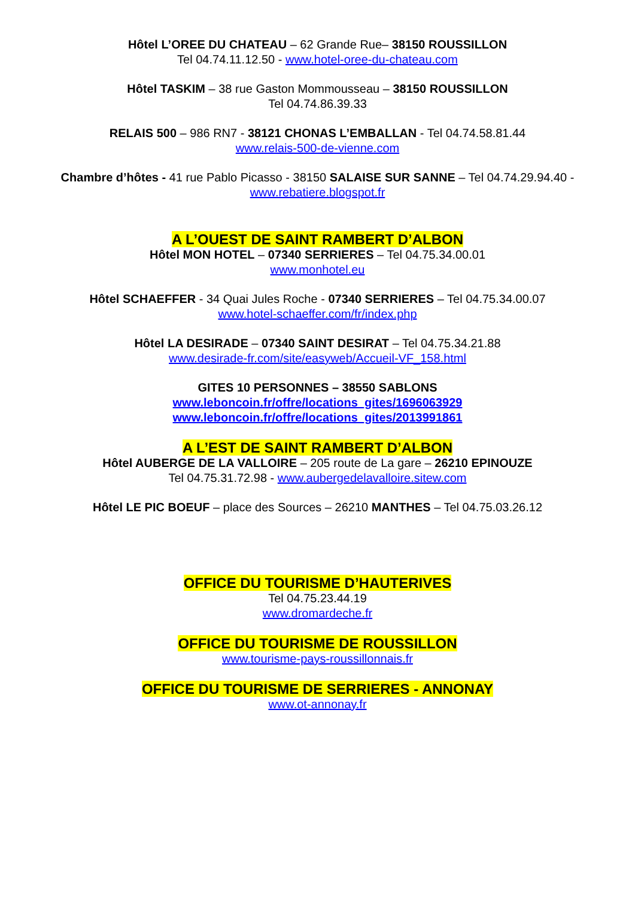Hôtel L’OREE DU CHATEAU – 62 Grande Rue– 38150 ROUSSILLON
Tel 04.74.11.12.50 - www.hotel-oree-du-chateau.com
Hôtel TASKIM – 38 rue Gaston Mommousseau – 38150 ROUSSILLON
Tel 04.74.86.39.33
RELAIS 500 – 986 RN7 - 38121 CHONAS L’EMBALLAN - Tel 04.74.58.81.44
www.relais-500-de-vienne.com
Chambre d’hôtes - 41 rue Pablo Picasso - 38150 SALAISE SUR SANNE – Tel 04.74.29.94.40 -
www.rebatiere.blogspot.fr
A L’OUEST DE SAINT RAMBERT D’ALBON
Hôtel MON HOTEL – 07340 SERRIERES – Tel 04.75.34.00.01
www.monhotel.eu
Hôtel SCHAEFFER - 34 Quai Jules Roche - 07340 SERRIERES – Tel 04.75.34.00.07
www.hotel-schaeffer.com/fr/index.php
Hôtel LA DESIRADE – 07340 SAINT DESIRAT – Tel 04.75.34.21.88
www.desirade-fr.com/site/easyweb/Accueil-VF_158.html
GITES 10 PERSONNES – 38550 SABLONS
www.leboncoin.fr/offre/locations_gites/1696063929
www.leboncoin.fr/offre/locations_gites/2013991861
A L’EST DE SAINT RAMBERT D’ALBON
Hôtel AUBERGE DE LA VALLOIRE – 205 route de La gare – 26210 EPINOUZE
Tel 04.75.31.72.98 - www.aubergedelavalloire.sitew.com
Hôtel LE PIC BOEUF – place des Sources – 26210 MANTHES – Tel 04.75.03.26.12
OFFICE DU TOURISME D’HAUTERIVES
Tel 04.75.23.44.19
www.dromardeche.fr
OFFICE DU TOURISME DE ROUSSILLON
www.tourisme-pays-roussillonnais.fr
OFFICE DU TOURISME DE SERRIERES - ANNONAY
www.ot-annonay.fr